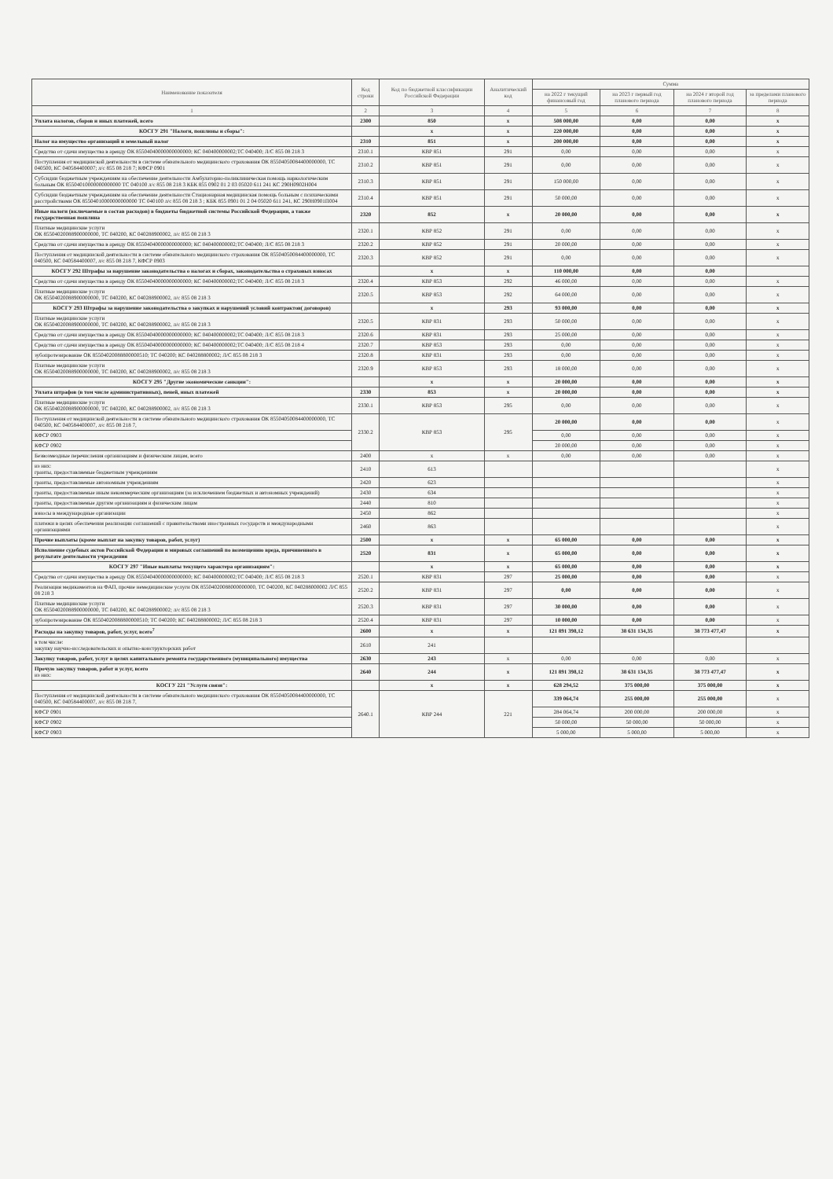| Наименование показателя | Код строки | Код по бюджетной классификации Российской Федерации | Аналитический код | Сумма | | | |
| --- | --- | --- | --- | --- | --- | --- | --- |
| | | | | на 2022 г текущий финансовый год | на 2023 г первый год планового периода | на 2024 г второй год планового периода | за пределами планового периода |
| 1 | 2 | 3 | 4 | 5 | 6 | 7 | 8 |
| Уплата налогов, сборов и иных платежей, всего | 2300 | 850 | x | 508 000,00 | 0,00 | 0,00 | x |
| КОСГУ 291 "Налоги, пошлины и сборы": | | x | x | 220 000,00 | 0,00 | 0,00 | x |
| Налог на имущество организаций и земельный налог | 2310 | 851 | x | 200 000,00 | 0,00 | 0,00 | x |
| Средства от сдачи имущества в аренду ОК 85504040000000000000; КС 040400000002;ТС 040400; Л/С 855 08 218 3 | 2310.1 | КВР 851 | 291 | 0,00 | 0,00 | 0,00 | x |
| Поступления от медицинской деятельности в системе обязательного медицинского страхования ОК 85504050084400000000, ТС 040500, КС 040584400007; л/с 855 08 218 7; КФСР 0901 | 2310.2 | КВР 851 | 291 | 0,00 | 0,00 | 0,00 | x |
| Субсидии бюджетным учреждениям на обеспечение деятельности Амбулаторно-поликлиническая помощь наркологическим больным ОК 85504010000000000000 ТС 040100 л/с 855 08 218 3 КБК 855 0902 01 2 03 05020 611 241 КС 290Н0902Н004 | 2310.3 | КВР 851 | 291 | 150 000,00 | 0,00 | 0,00 | x |
| Субсидии бюджетным учреждениям на обеспечение деятельности Стационарная медицинская помощь больным с психическими расстройствами ОК 85504010000000000000 ТС 040100 л/с 855 08 218 3 ; КБК 855 0901 01 2 04 05020 611 241, КС 290Н0901П004 | 2310.4 | КВР 851 | 291 | 50 000,00 | 0,00 | 0,00 | x |
| Иные налоги (включаемые в состав расходов) в бюджеты бюджетной системы Российской Федерации, а также государственная пошлина | 2320 | 852 | x | 20 000,00 | 0,00 | 0,00 | x |
| Платные медицинские услуги ОК 85504020088900000000, ТС 040200, КС 040288900002, л/с 855 08 218 3 | 2320.1 | КВР 852 | 291 | 0,00 | 0,00 | 0,00 | x |
| Средства от сдачи имущества в аренду ОК 85504040000000000000; КС 040400000002;ТС 040400; Л/С 855 08 218 3 | 2320.2 | КВР 852 | 291 | 20 000,00 | 0,00 | 0,00 | x |
| Поступления от медицинской деятельности в системе обязательного медицинского страхования ОК 85504050084400000000, ТС 040500, КС 040584400007, л/с 855 08 218 7, КФСР 0903 | 2320.3 | КВР 852 | 291 | 0,00 | 0,00 | 0,00 | x |
| КОСГУ 292 Штрафы за нарушение законодательства о налогах и сборах, законодательства о страховых взносах | | x | x | 110 000,00 | 0,00 | 0,00 | |
| Средства от сдачи имущества в аренду ОК 85504040000000000000; КС 040400000002;ТС 040400; Л/С 855 08 218 3 | 2320.4 | КВР 853 | 292 | 46 000,00 | 0,00 | 0,00 | x |
| Платные медицинские услуги ОК 85504020088900000000, ТС 040200, КС 040288900002, л/с 855 08 218 3 | 2320.5 | КВР 853 | 292 | 64 000,00 | 0,00 | 0,00 | x |
| КОСГУ 293 Штрафы за нарушение законодательства о закупках и нарушений условий контрактов( договоров) | | x | 293 | 93 000,00 | 0,00 | 0,00 | x |
| Платные медицинские услуги ОК 85504020088900000000, ТС 040200, КС 040288900002, л/с 855 08 218 3 | 2320.5 | КВР 831 | 293 | 50 000,00 | 0,00 | 0,00 | x |
| Средства от сдачи имущества в аренду ОК 85504040000000000000; КС 040400000002;ТС 040400; Л/С 855 08 218 3 | 2320.6 | КВР 831 | 293 | 25 000,00 | 0,00 | 0,00 | x |
| Средства от сдачи имущества в аренду ОК 85504040000000000000; КС 040400000002;ТС 040400; Л/С 855 08 218 4 | 2320.7 | КВР 853 | 293 | 0,00 | 0,00 | 0,00 | x |
| зубопротезирование ОК 85504020088800000510; ТС 040200; КС 040288800002; Л/С 855 08 218 3 | 2320.8 | КВР 831 | 293 | 0,00 | 0,00 | 0,00 | x |
| Платные медицинские услуги ОК 85504020088900000000, ТС 040200, КС 040288900002, л/с 855 08 218 3 | 2320.9 | КВР 853 | 293 | 18 000,00 | 0,00 | 0,00 | x |
| КОСГУ 295 "Другие экономические санкции": | | x | x | 20 000,00 | 0,00 | 0,00 | x |
| Уплата штрафов (в том числе административных), пеней, иных платежей | 2330 | 853 | x | 20 000,00 | 0,00 | 0,00 | x |
| Платные медицинские услуги ОК 85504020088900000000, ТС 040200, КС 040288900002, л/с 855 08 218 3 | 2330.1 | КВР 853 | 295 | 0,00 | 0,00 | 0,00 | x |
| Поступления от медицинской деятельности в системе обязательного медицинского страхования ОК 85504050084400000000, ТС 040500, КС 040584400007, л/с 855 08 218 7, | 2330.2 | КВР 853 | 295 | 20 000,00 | 0,00 | 0,00 | x |
| КФСР 0903 | | | | 0,00 | 0,00 | 0,00 | x |
| КФСР 0902 | | | | 20 000,00 | 0,00 | 0,00 | x |
| Безвозмездные перечисления организациям и физическим лицам, всего | 2400 | x | x | 0,00 | 0,00 | 0,00 | x |
| из них: гранты, предоставляемые бюджетным учреждениям | 2410 | 613 | | | | | x |
| гранты, предоставляемые автономным учреждениям | 2420 | 623 | | | | | x |
| гранты, предоставляемые иным некоммерческим организациям (за исключением бюджетных и автономных учреждений) | 2430 | 634 | | | | | x |
| гранты, предоставляемые другим организациям и физическим лицам | 2440 | 810 | | | | | x |
| взносы в международные организации | 2450 | 862 | | | | | x |
| платежи в целях обеспечения реализации соглашений с правительствами иностранных государств и международными организациями | 2460 | 863 | | | | | x |
| Прочие выплаты (кроме выплат на закупку товаров, работ, услуг) | 2500 | x | x | 65 000,00 | 0,00 | 0,00 | x |
| Исполнение судебных актов Российской Федерации и мировых соглашений по возмещению вреда, причиненного в результате деятельности учреждения | 2520 | 831 | x | 65 000,00 | 0,00 | 0,00 | x |
| КОСГУ 297 "Иные выплаты текущего характера организациям": | | x | x | 65 000,00 | 0,00 | 0,00 | x |
| Средства от сдачи имущества в аренду ОК 85504040000000000000; КС 040400000002;ТС 040400; Л/С 855 08 218 3 | 2520.1 | КВР 831 | 297 | 25 000,00 | 0,00 | 0,00 | x |
| Реализация медикаментов на ФАП, прочие немедицинские услуги ОК 85504020088000000000, ТС 040200, КС 040288000002 Л/С 855 08 218 3 | 2520.2 | КВР 831 | 297 | 0,00 | 0,00 | 0,00 | x |
| Платные медицинские услуги ОК 85504020088900000000, ТС 040200, КС 040288900002; л/с 855 08 218 3 | 2520.3 | КВР 831 | 297 | 30 000,00 | 0,00 | 0,00 | x |
| зубопротезирование ОК 85504020088800000510; ТС 040200; КС 040288800002; Л/С 855 08 218 3 | 2520.4 | КВР 831 | 297 | 10 000,00 | 0,00 | 0,00 | x |
| Расходы на закупку товаров, работ, услуг, всего<sup>7</sup> | 2600 | x | x | 121 891 398,12 | 38 631 134,35 | 38 773 477,47 | x |
| в том числе: закупку научно-исследовательских и опытно-конструкторских работ | 2610 | 241 | | | | | |
| Закупку товаров, работ, услуг в целях капитального ремонта государственного (муниципального) имущества | 2630 | 243 | x | 0,00 | 0,00 | 0,00 | x |
| Прочую закупку товаров, работ и услуг, всего из них: | 2640 | 244 | x | 121 891 398,12 | 38 631 134,35 | 38 773 477,47 | x |
| КОСГУ 221 "Услуги связи": | | x | x | 628 294,52 | 375 000,00 | 375 000,00 | x |
| Поступления от медицинской деятельности в системе обязательного медицинского страхования ОК 85504050084400000000, ТС 040500, КС 040584400007, л/с 855 08 218 7, | 2640.1 | КВР 244 | 221 | 339 064,74 | 255 000,00 | 255 000,00 | x |
| КФСР 0901 | | | | 284 064,74 | 200 000,00 | 200 000,00 | x |
| КФСР 0902 | | | | 50 000,00 | 50 000,00 | 50 000,00 | x |
| КФСР 0903 | | | | 5 000,00 | 5 000,00 | 5 000,00 | x |